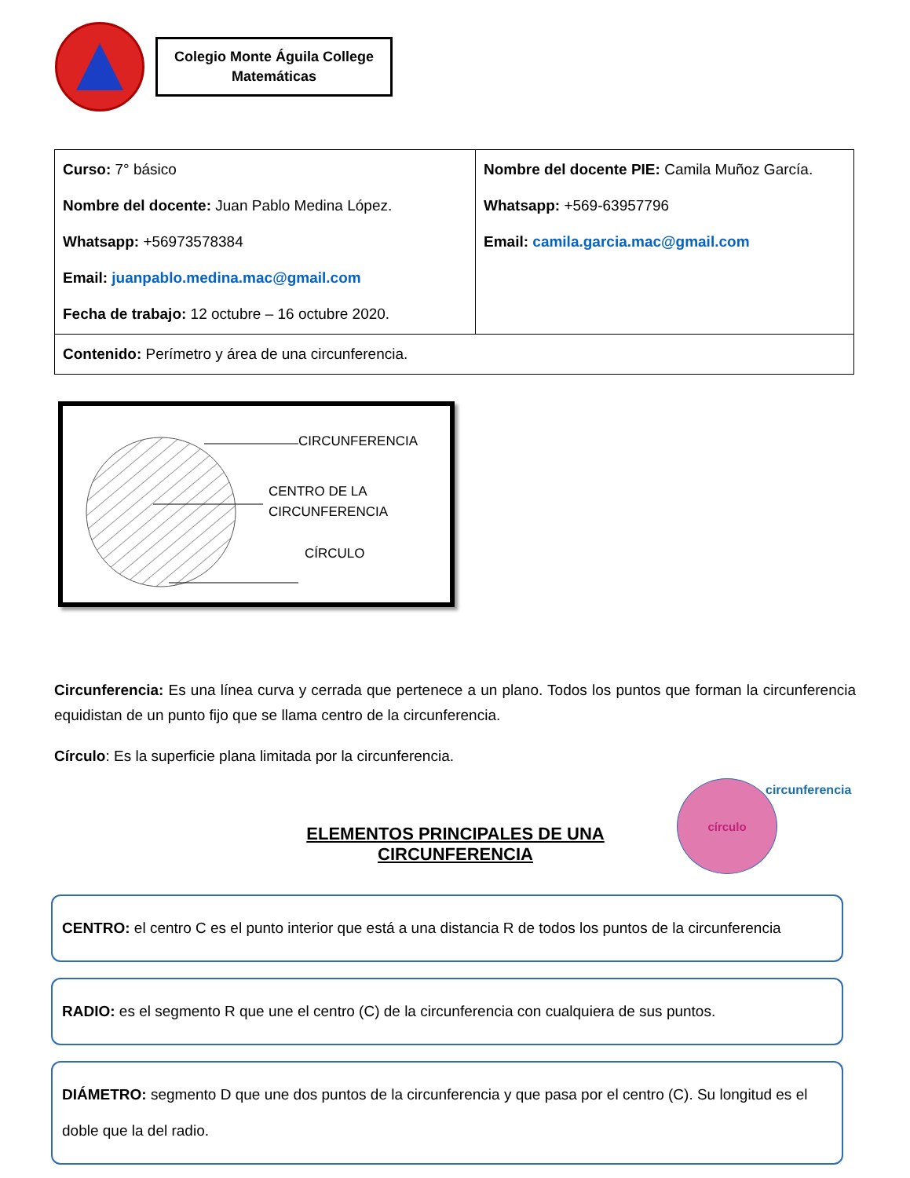Colegio Monte Águila College
Matemáticas
| Curso: 7° básico Nombre del docente: Juan Pablo Medina López. Whatsapp: +56973578384 Email: juanpablo.medina.mac@gmail.com Fecha de trabajo: 12 octubre – 16 octubre 2020. | Nombre del docente PIE: Camila Muñoz García. Whatsapp: +569-63957796 Email: camila.garcia.mac@gmail.com |
| Contenido: Perímetro y área de una circunferencia. | |
CIRCUNFERENCIA
CENTRO DE LA
CIRCUNFERENCIA
CÍRCULO
Circunferencia: Es una línea curva y cerrada que pertenece a un plano. Todos los puntos que forman la circunferencia equidistan de un punto fijo que se llama centro de la circunferencia.
Círculo: Es la superficie plana limitada por la circunferencia.
ELEMENTOS PRINCIPALES DE UNA CIRCUNFERENCIA
círculo circunferencia
CENTRO: el centro C es el punto interior que está a una distancia R de todos los puntos de la circunferencia
RADIO: es el segmento R que une el centro (C) de la circunferencia con cualquiera de sus puntos.
DIÁMETRO: segmento D que une dos puntos de la circunferencia y que pasa por el centro (C). Su longitud es el doble que la del radio.